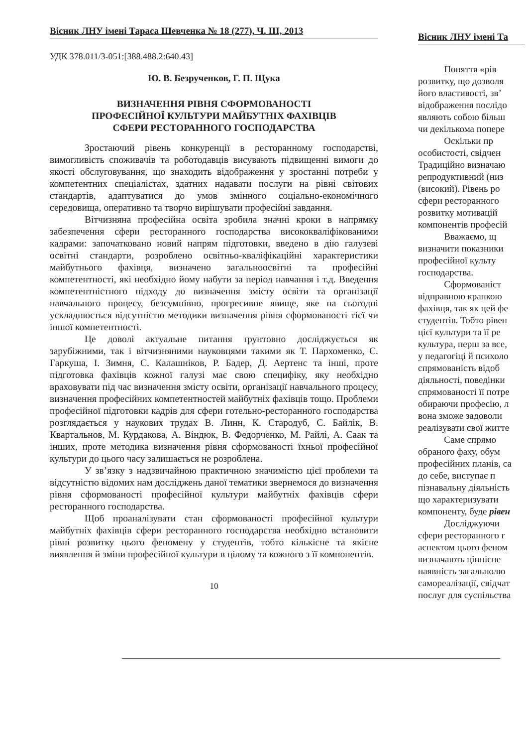Вісник ЛНУ імені Тараса Шевченка № 18 (277), Ч. ІІІ, 2013
УДК 378.011/3-051:[388.488.2:640.43]
Ю. В. Безрученков, Г. П. Щука
ВИЗНАЧЕННЯ РІВНЯ СФОРМОВАНОСТІ
ПРОФЕСІЙНОЇ КУЛЬТУРИ МАЙБУТНІХ ФАХІВЦІВ
СФЕРИ РЕСТОРАННОГО ГОСПОДАРСТВА
Зростаючий рівень конкуренції в ресторанному господарстві, вимогливість споживачів та роботодавців висувають підвищенні вимоги до якості обслуговування, що знаходить відображення у зростанні потреби у компетентних спеціалістах, здатних надавати послуги на рівні світових стандартів, адаптуватися до умов змінного соціально-економічного середовища, оперативно та творчо вирішувати професійні завдання.
Вітчизняна професійна освіта зробила значні кроки в напрямку забезпечення сфери ресторанного господарства висококваліфікованими кадрами: започатковано новий напрям підготовки, введено в дію галузеві освітні стандарти, розроблено освітньо-кваліфікаційні характеристики майбутнього фахівця, визначено загальноосвітні та професійні компетентності, які необхідно йому набути за період навчання і т.д. Введення компетентністного підходу до визначення змісту освіти та організації навчального процесу, безсумнівно, прогресивне явище, яке на сьогодні ускладнюється відсутністю методики визначення рівня сформованості тієї чи іншої компетентності.
Це доволі актуальне питання ґрунтовно досліджується як зарубіжними, так і вітчизняними науковцями такими як Т. Пархоменко, С. Гаркуша, І. Зимня, С. Калашніков, Р. Бадер, Д. Аертенс та інші, проте підготовка фахівців кожної галузі має свою специфіку, яку необхідно враховувати під час визначення змісту освіти, організації навчального процесу, визначення професійних компетентностей майбутніх фахівців тощо. Проблеми професійної підготовки кадрів для сфери готельно-ресторанного господарства розглядається у наукових трудах В. Линн, К. Стародуб, С. Байлік, В. Квартальнов, М. Курдакова, А. Віндюк, В. Федорченко, М. Райлі, А. Саак та інших, проте методика визначення рівня сформованості їхньої професійної культури до цього часу залишається не розроблена.
У зв’язку з надзвичайною практичною значимістю цієї проблеми та відсутністю відомих нам досліджень даної тематики звернемося до визначення рівня сформованості професійної культури майбутніх фахівців сфери ресторанного господарства.
Щоб проаналізувати стан сформованості професійної культури майбутніх фахівців сфери ресторанного господарства необхідно встановити рівні розвитку цього феномену у студентів, тобто кількісне та якісне виявлення й зміни професійної культури в цілому та кожного з її компонентів.
10
Вісник ЛНУ імені Та
Поняття «рів
розвитку, що дозволя
його властивості, зв’
відображення послідо
являють собою більш
чи декількома попере
Оскільки пр
особистості, свідчен
Традиційно визначаю
репродуктивний (низ
(високий). Рівень ро
сфери ресторанного
розвитку мотивацій
компонентів професій
Вважаємо, щ
визначити показники
професійної культу
господарства.
Сформованіст
відправною крапкою
фахівця, так як цей фе
студентів. Тобто рівен
цієї культури та її ре
культура, перш за все,
у педагогіці й психоло
спрямованість відоб
діяльності, поведінки
спрямованості її потре
обираючи професію, л
вона зможе задоволи
реалізувати свої житте
Саме спрямо
обраного фаху, обум
професійних планів, са
до себе, виступає п
пізнавальну діяльність
що характеризувати
компоненту, буде рівен
Досліджуючи
сфери ресторанного г
аспектом цього феном
визначають ціннісне
наявність загальнолю
самореалізації, свідчат
послуг для суспільства